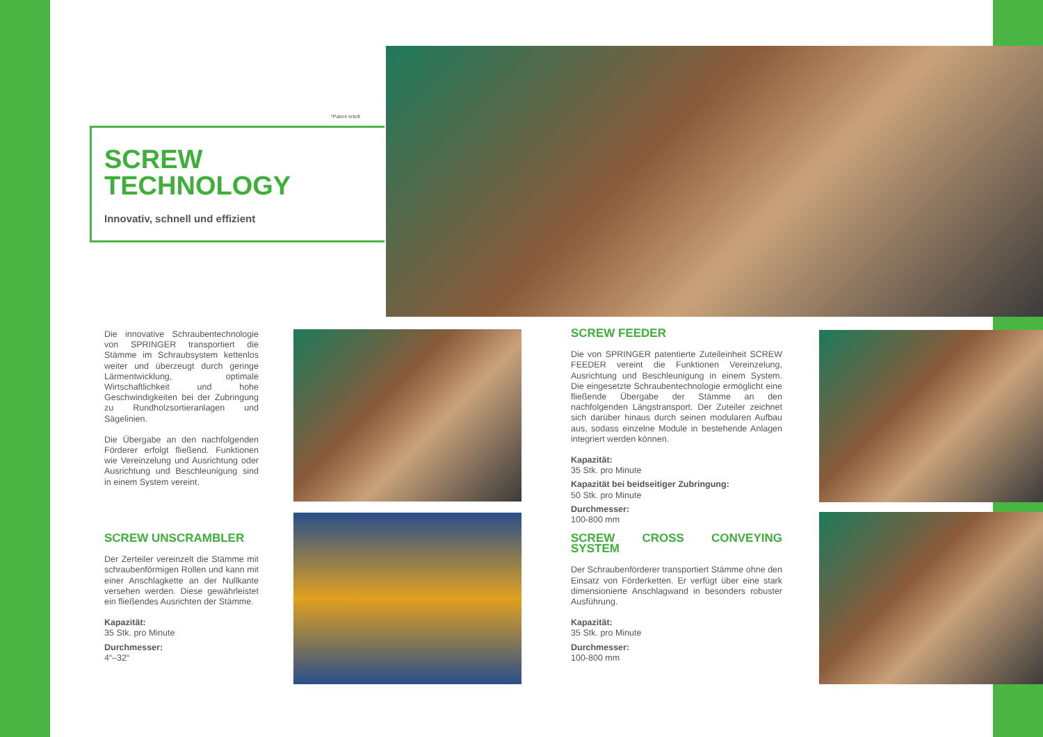*Patent erteilt
SCREW
TECHNOLOGY
Innovativ, schnell und effizient
Die innovative Schraubentechnologie von SPRINGER transportiert die Stämme im Schraubsystem kettenlos weiter und überzeugt durch geringe Lärmentwicklung, optimale Wirtschaftlichkeit und hohe Geschwindigkeiten bei der Zubringung zu Rundholzsortieranlagen und Sägelinien.
Die Übergabe an den nachfolgenden Förderer erfolgt fließend. Funktionen wie Vereinzelung und Ausrichtung oder Ausrichtung und Beschleunigung sind in einem System vereint.
SCREW UNSCRAMBLER
Der Zerteiler vereinzelt die Stämme mit schraubenförmigen Rollen und kann mit einer Anschlagkette an der Nullkante versehen werden. Diese gewährleistet ein fließendes Ausrichten der Stämme.
Kapazität:
35 Stk. pro Minute
Durchmesser:
4“–32“
SCREW FEEDER
Die von SPRINGER patentierte Zuteileinheit SCREW FEEDER vereint die Funktionen Vereinzelung, Ausrichtung und Beschleunigung in einem System. Die eingesetzte Schraubentechnologie ermöglicht eine fließende Übergabe der Stämme an den nachfolgenden Längstransport. Der Zuteiler zeichnet sich darüber hinaus durch seinen modularen Aufbau aus, sodass einzelne Module in bestehende Anlagen integriert werden können.
Kapazität:
35 Stk. pro Minute
Kapazität bei beidseitiger Zubringung:
50 Stk. pro Minute
Durchmesser:
100-800 mm
SCREW CROSS CONVEYING SYSTEM
Der Schraubenförderer transportiert Stämme ohne den Einsatz von Förderketten. Er verfügt über eine stark dimensionierte Anschlagwand in besonders robuster Ausführung.
Kapazität:
35 Stk. pro Minute
Durchmesser:
100-800 mm